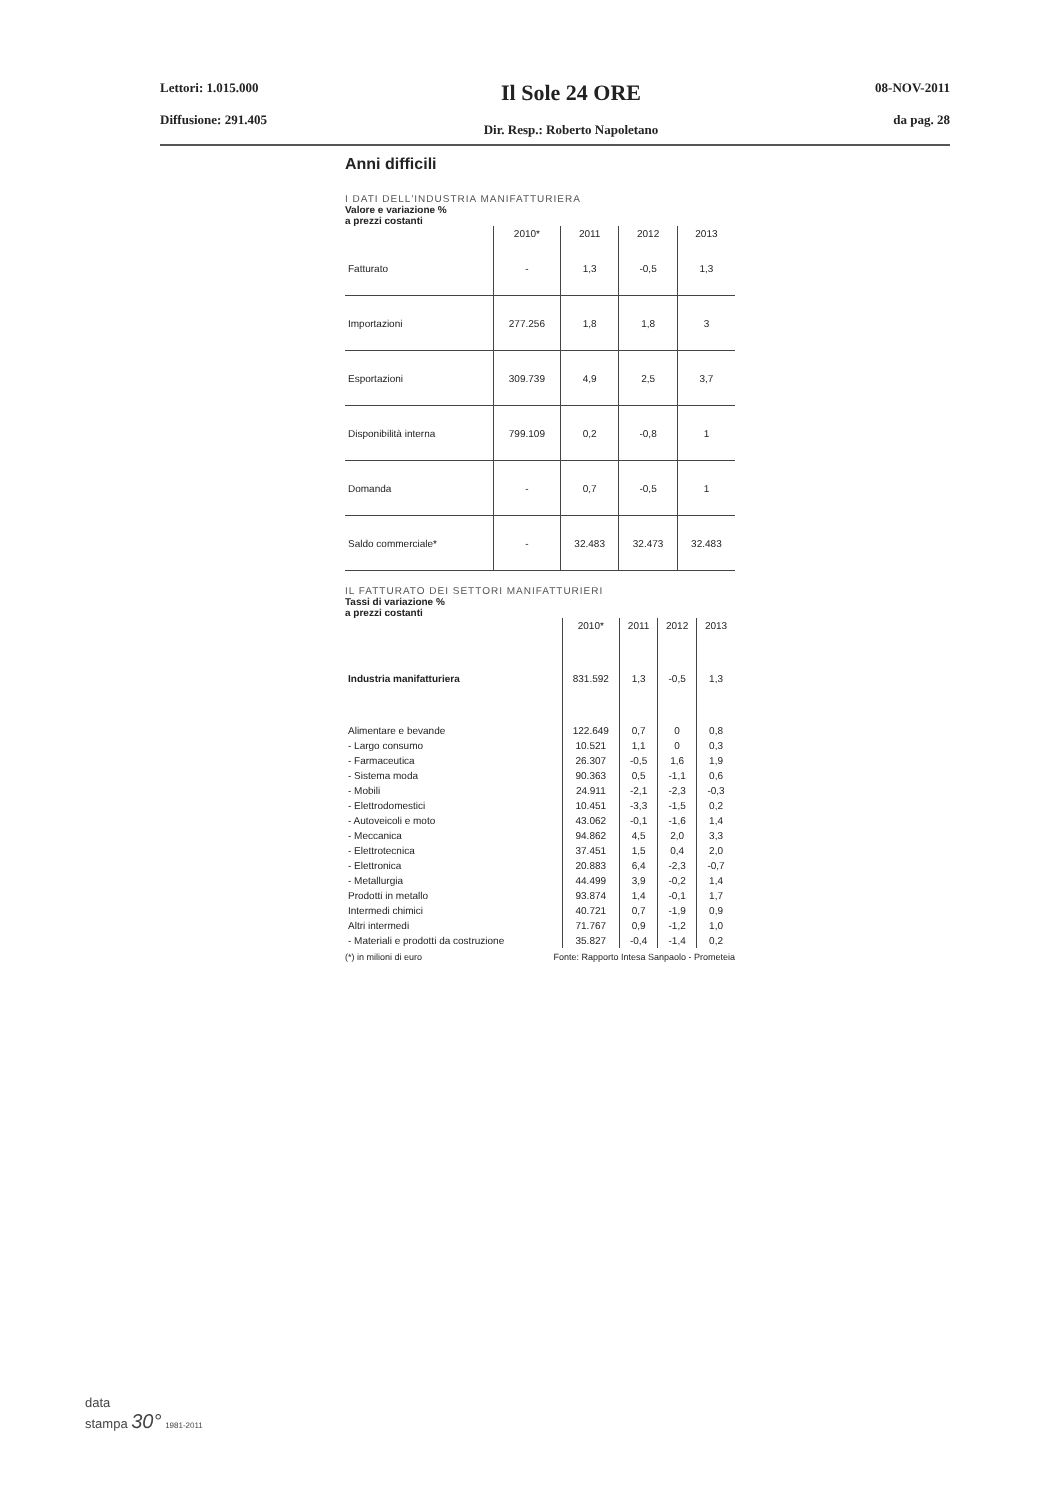Lettori: 1.015.000
Diffusione: 291.405
Il Sole 24 ORE
Dir. Resp.: Roberto Napoletano
08-NOV-2011
da pag. 28
Anni difficili
I DATI DELL'INDUSTRIA MANIFATTURIERA
Valore e variazione %
a prezzi costanti
| | 2010* | 2011 | 2012 | 2013 |
| --- | --- | --- | --- | --- |
| Fatturato | - | 1,3 | -0,5 | 1,3 |
| Importazioni | 277.256 | 1,8 | 1,8 | 3 |
| Esportazioni | 309.739 | 4,9 | 2,5 | 3,7 |
| Disponibilità interna | 799.109 | 0,2 | -0,8 | 1 |
| Domanda | - | 0,7 | -0,5 | 1 |
| Saldo commerciale* | - | 32.483 | 32.473 | 32.483 |
IL FATTURATO DEI SETTORI MANIFATTURIERI
Tassi di variazione %
a prezzi costanti
| | 2010* | 2011 | 2012 | 2013 |
| --- | --- | --- | --- | --- |
| Industria manifatturiera | 831.592 | 1,3 | -0,5 | 1,3 |
| Alimentare e bevande | 122.649 | 0,7 | 0 | 0,8 |
| - Largo consumo | 10.521 | 1,1 | 0 | 0,3 |
| - Farmaceutica | 26.307 | -0,5 | 1,6 | 1,9 |
| - Sistema moda | 90.363 | 0,5 | -1,1 | 0,6 |
| - Mobili | 24.911 | -2,1 | -2,3 | -0,3 |
| - Elettrodomestici | 10.451 | -3,3 | -1,5 | 0,2 |
| - Autoveicoli e moto | 43.062 | -0,1 | -1,6 | 1,4 |
| - Meccanica | 94.862 | 4,5 | 2,0 | 3,3 |
| - Elettrotecnica | 37.451 | 1,5 | 0,4 | 2,0 |
| - Elettronica | 20.883 | 6,4 | -2,3 | -0,7 |
| - Metallurgia | 44.499 | 3,9 | -0,2 | 1,4 |
| Prodotti in metallo | 93.874 | 1,4 | -0,1 | 1,7 |
| Intermedi chimici | 40.721 | 0,7 | -1,9 | 0,9 |
| Altri intermedi | 71.767 | 0,9 | -1,2 | 1,0 |
| - Materiali e prodotti da costruzione | 35.827 | -0,4 | -1,4 | 0,2 |
(*) in milioni di euro Fonte: Rapporto Intesa Sanpaolo - Prometeia
data
stampa 30° 1981-2011